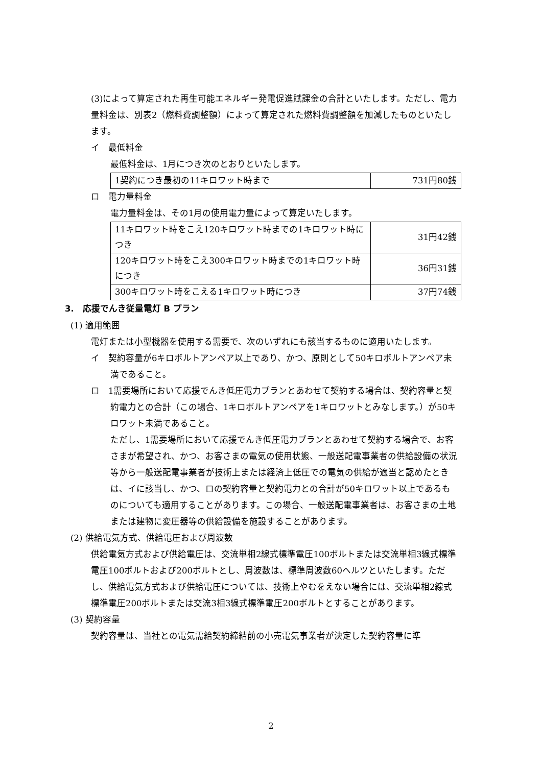(3)によって算定された再生可能エネルギー発電促進賦課金の合計といたします。ただし、電力量料金は、別表2（燃料費調整額）によって算定された燃料費調整額を加減したものといたします。
イ　最低料金
最低料金は、1月につき次のとおりといたします。
| 1契約につき最初の11キロワット時まで | 731円80銭 |
ロ　電力量料金
電力量料金は、その1月の使用電力量によって算定いたします。
| 11キロワット時をこえ120キロワット時までの1キロワット時につき | 31円42銭 |
| 120キロワット時をこえ300キロワット時までの1キロワット時につき | 36円31銭 |
| 300キロワット時をこえる1キロワット時につき | 37円74銭 |
3.　応援でんき従量電灯 B プラン
(1) 適用範囲
電灯または小型機器を使用する需要で、次のいずれにも該当するものに適用いたします。
イ　契約容量が6キロボルトアンペア以上であり、かつ、原則として50キロボルトアンペア未満であること。
ロ　1需要場所において応援でんき低圧電力プランとあわせて契約する場合は、契約容量と契約電力との合計（この場合、1キロボルトアンペアを1キロワットとみなします。）が50キロワット未満であること。
ただし、1需要場所において応援でんき低圧電力プランとあわせて契約する場合で、お客さまが希望され、かつ、お客さまの電気の使用状態、一般送配電事業者の供給設備の状況等から一般送配電事業者が技術上または経済上低圧での電気の供給が適当と認めたときは、イに該当し、かつ、ロの契約容量と契約電力との合計が50キロワット以上であるものについても適用することがあります。この場合、一般送配電事業者は、お客さまの土地または建物に変圧器等の供給設備を施設することがあります。
(2) 供給電気方式、供給電圧および周波数
供給電気方式および供給電圧は、交流単相2線式標準電圧100ボルトまたは交流単相3線式標準電圧100ボルトおよび200ボルトとし、周波数は、標準周波数60ヘルツといたします。ただし、供給電気方式および供給電圧については、技術上やむをえない場合には、交流単相2線式標準電圧200ボルトまたは交流3相3線式標準電圧200ボルトとすることがあります。
(3) 契約容量
契約容量は、当社との電気需給契約締結前の小売電気事業者が決定した契約容量に準
2